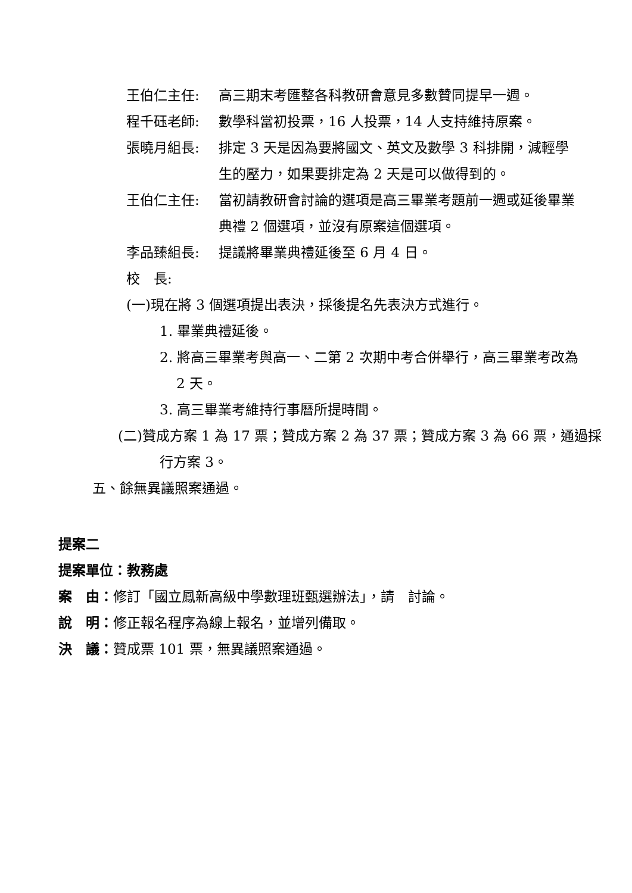王伯仁主任: 高三期末考匯整各科教研會意見多數贊同提早一週。
程千砡老師: 數學科當初投票，16 人投票，14 人支持維持原案。
張曉月組長: 排定 3 天是因為要將國文、英文及數學 3 科排開，減輕學生的壓力，如果要排定為 2 天是可以做得到的。
王伯仁主任: 當初請教研會討論的選項是高三畢業考題前一週或延後畢業典禮 2 個選項，並沒有原案這個選項。
李品臻組長: 提議將畢業典禮延後至 6 月 4 日。
校　長:
(一)現在將 3 個選項提出表決，採後提名先表決方式進行。
1. 畢業典禮延後。
2. 將高三畢業考與高一、二第 2 次期中考合併舉行，高三畢業考改為 2 天。
3. 高三畢業考維持行事曆所提時間。
(二)贊成方案 1 為 17 票；贊成方案 2 為 37 票；贊成方案 3 為 66 票，通過採行方案 3。
五、餘無異議照案通過。
提案二
提案單位：教務處
案　由：修訂「國立鳳新高級中學數理班甄選辦法」，請　討論。
說　明：修正報名程序為線上報名，並增列備取。
決　議：贊成票 101 票，無異議照案通過。